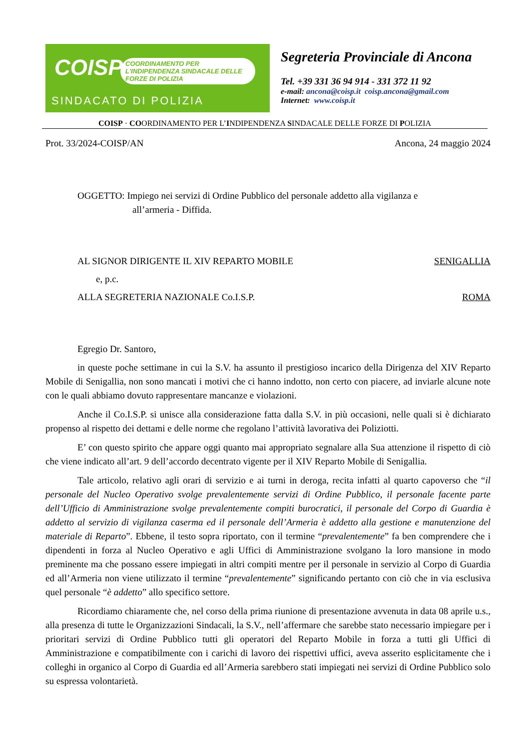COISP
COORDINAMENTO PER L'INDIPENDENZA SINDACALE DELLE FORZE DI POLIZIA
SINDACATO DI POLIZIA
Segreteria Provinciale di Ancona
Tel. +39 331 36 94 914 - 331 372 11 92
e-mail: ancona@coisp.it coisp.ancona@gmail.com
Internet: www.coisp.it
COISP · COORDINAMENTO PER L’INDIPENDENZA SINDACALE DELLE FORZE DI POLIZIA
Prot. 33/2024-COISP/AN Ancona, 24 maggio 2024
OGGETTO: Impiego nei servizi di Ordine Pubblico del personale addetto alla vigilanza e
all’armeria - Diffida.
AL SIGNOR DIRIGENTE IL XIV REPARTO MOBILE SENIGALLIA
e, p.c.
ALLA SEGRETERIA NAZIONALE Co.I.S.P. ROMA
Egregio Dr. Santoro,
in queste poche settimane in cui la S.V. ha assunto il prestigioso incarico della Dirigenza del XIV Reparto Mobile di Senigallia, non sono mancati i motivi che ci hanno indotto, non certo con piacere, ad inviarle alcune note con le quali abbiamo dovuto rappresentare mancanze e violazioni.
Anche il Co.I.S.P. si unisce alla considerazione fatta dalla S.V. in più occasioni, nelle quali si è dichiarato propenso al rispetto dei dettami e delle norme che regolano l’attività lavorativa dei Poliziotti.
E’ con questo spirito che appare oggi quanto mai appropriato segnalare alla Sua attenzione il rispetto di ciò che viene indicato all’art. 9 dell’accordo decentrato vigente per il XIV Reparto Mobile di Senigallia.
Tale articolo, relativo agli orari di servizio e ai turni in deroga, recita infatti al quarto capoverso che “il personale del Nucleo Operativo svolge prevalentemente servizi di Ordine Pubblico, il personale facente parte dell’Ufficio di Amministrazione svolge prevalentemente compiti burocratici, il personale del Corpo di Guardia è addetto al servizio di vigilanza caserma ed il personale dell’Armeria è addetto alla gestione e manutenzione del materiale di Reparto”. Ebbene, il testo sopra riportato, con il termine “prevalentemente” fa ben comprendere che i dipendenti in forza al Nucleo Operativo e agli Uffici di Amministrazione svolgano la loro mansione in modo preminente ma che possano essere impiegati in altri compiti mentre per il personale in servizio al Corpo di Guardia ed all’Armeria non viene utilizzato il termine “prevalentemente” significando pertanto con ciò che in via esclusiva quel personale “è addetto” allo specifico settore.
Ricordiamo chiaramente che, nel corso della prima riunione di presentazione avvenuta in data 08 aprile u.s., alla presenza di tutte le Organizzazioni Sindacali, la S.V., nell’affermare che sarebbe stato necessario impiegare per i prioritari servizi di Ordine Pubblico tutti gli operatori del Reparto Mobile in forza a tutti gli Uffici di Amministrazione e compatibilmente con i carichi di lavoro dei rispettivi uffici, aveva asserito esplicitamente che i colleghi in organico al Corpo di Guardia ed all’Armeria sarebbero stati impiegati nei servizi di Ordine Pubblico solo su espressa volontarietà.